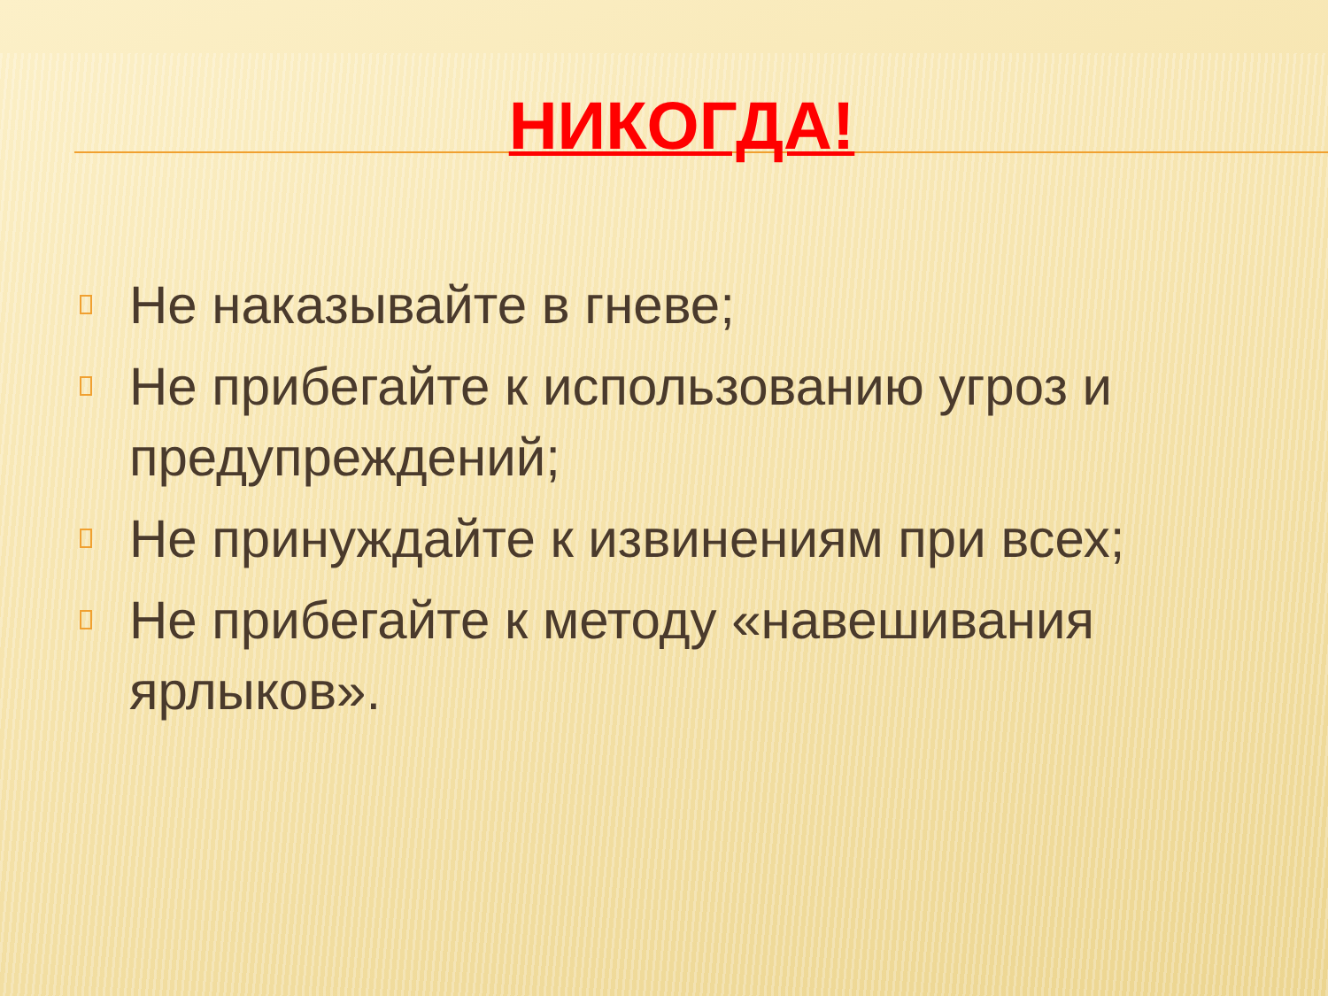НИКОГДА!
Не наказывайте в гневе;
Не прибегайте к использованию угроз и предупреждений;
Не принуждайте к извинениям при всех;
Не прибегайте к методу «навешивания ярлыков».